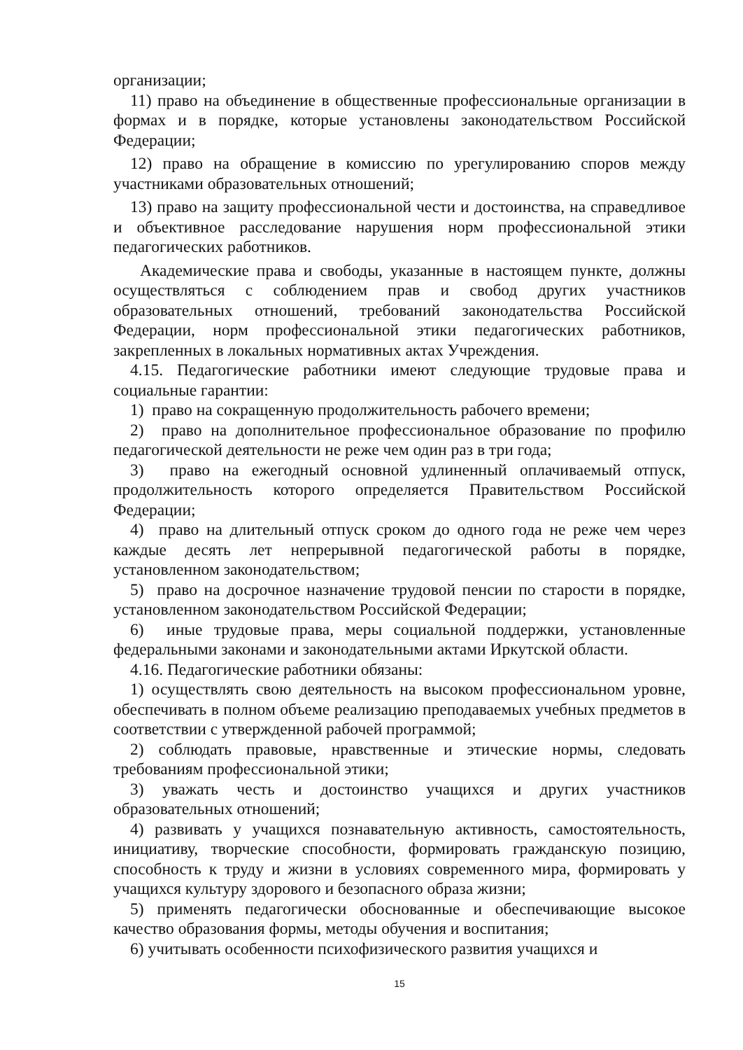организации;
11) право на объединение в общественные профессиональные организации в формах и в порядке, которые установлены законодательством Российской Федерации;
12) право на обращение в комиссию по урегулированию споров между участниками образовательных отношений;
13) право на защиту профессиональной чести и достоинства, на справедливое и объективное расследование нарушения норм профессиональной этики педагогических работников.
Академические права и свободы, указанные в настоящем пункте, должны осуществляться с соблюдением прав и свобод других участников образовательных отношений, требований законодательства Российской Федерации, норм профессиональной этики педагогических работников, закрепленных в локальных нормативных актах Учреждения.
4.15. Педагогические работники имеют следующие трудовые права и социальные гарантии:
1) право на сокращенную продолжительность рабочего времени;
2) право на дополнительное профессиональное образование по профилю педагогической деятельности не реже чем один раз в три года;
3) право на ежегодный основной удлиненный оплачиваемый отпуск, продолжительность которого определяется Правительством Российской Федерации;
4) право на длительный отпуск сроком до одного года не реже чем через каждые десять лет непрерывной педагогической работы в порядке, установленном законодательством;
5) право на досрочное назначение трудовой пенсии по старости в порядке, установленном законодательством Российской Федерации;
6) иные трудовые права, меры социальной поддержки, установленные федеральными законами и законодательными актами Иркутской области.
4.16. Педагогические работники обязаны:
1) осуществлять свою деятельность на высоком профессиональном уровне, обеспечивать в полном объеме реализацию преподаваемых учебных предметов в соответствии с утвержденной рабочей программой;
2) соблюдать правовые, нравственные и этические нормы, следовать требованиям профессиональной этики;
3) уважать честь и достоинство учащихся и других участников образовательных отношений;
4) развивать у учащихся познавательную активность, самостоятельность, инициативу, творческие способности, формировать гражданскую позицию, способность к труду и жизни в условиях современного мира, формировать у учащихся культуру здорового и безопасного образа жизни;
5) применять педагогически обоснованные и обеспечивающие высокое качество образования формы, методы обучения и воспитания;
6) учитывать особенности психофизического развития учащихся и
15